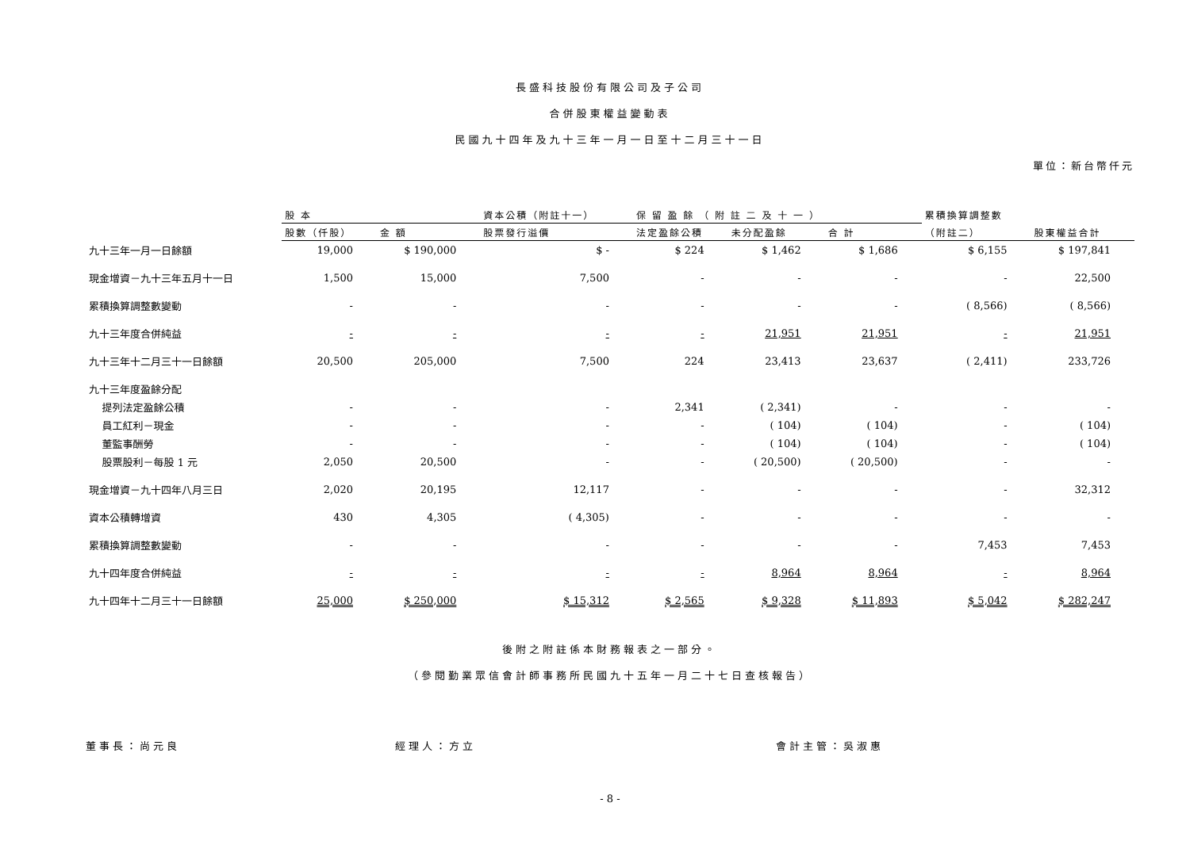長盛科技股份有限公司及子公司
合併股東權益變動表
民國九十四年及九十三年一月一日至十二月三十一日
單位：新台幣仟元
| | 股 本 | | 資本公積（附註十一） | 保 留 盈 餘 （ 附 註 二 及 十 一 ） | | | 累積換算調整數 | |
| --- | --- | --- | --- | --- | --- | --- | --- | --- |
| | 股數（仟股） | 金 額 | 股票發行溢價 | 法定盈餘公積 | 未分配盈餘 | 合 計 | （附註二） | 股東權益合計 |
| 九十三年一月一日餘額 | 19,000 | $ 190,000 | $ - | $ 224 | $ 1,462 | $ 1,686 | $ 6,155 | $ 197,841 |
| 現金增資－九十三年五月十一日 | 1,500 | 15,000 | 7,500 | - | - | - | - | 22,500 |
| 累積換算調整數變動 | - | - | - | - | - | - | ( 8,566) | ( 8,566) |
| 九十三年度合併純益 | - | - | - | - | 21,951 | 21,951 | - | 21,951 |
| 九十三年十二月三十一日餘額 | 20,500 | 205,000 | 7,500 | 224 | 23,413 | 23,637 | ( 2,411) | 233,726 |
| 九十三年度盈餘分配 | | | | | | | | |
| 提列法定盈餘公積 | - | - | - | 2,341 | ( 2,341) | - | - | - |
| 員工紅利－現金 | - | - | - | - | ( 104) | ( 104) | - | ( 104) |
| 董監事酬勞 | - | - | - | - | ( 104) | ( 104) | - | ( 104) |
| 股票股利－每股 1 元 | 2,050 | 20,500 | - | - | ( 20,500) | ( 20,500) | - | - |
| 現金增資－九十四年八月三日 | 2,020 | 20,195 | 12,117 | - | - | - | - | 32,312 |
| 資本公積轉增資 | 430 | 4,305 | ( 4,305) | - | - | - | - | - |
| 累積換算調整數變動 | - | - | - | - | - | - | 7,453 | 7,453 |
| 九十四年度合併純益 | - | - | - | - | 8,964 | 8,964 | - | 8,964 |
| 九十四年十二月三十一日餘額 | 25,000 | $ 250,000 | $ 15,312 | $ 2,565 | $ 9,328 | $ 11,893 | $ 5,042 | $ 282,247 |
後附之附註係本財務報表之一部分。
（參閱勤業眾信會計師事務所民國九十五年一月二十七日查核報告）
董事長：尚元良 經理人：方立 會計主管：吳淑惠
- 8 -